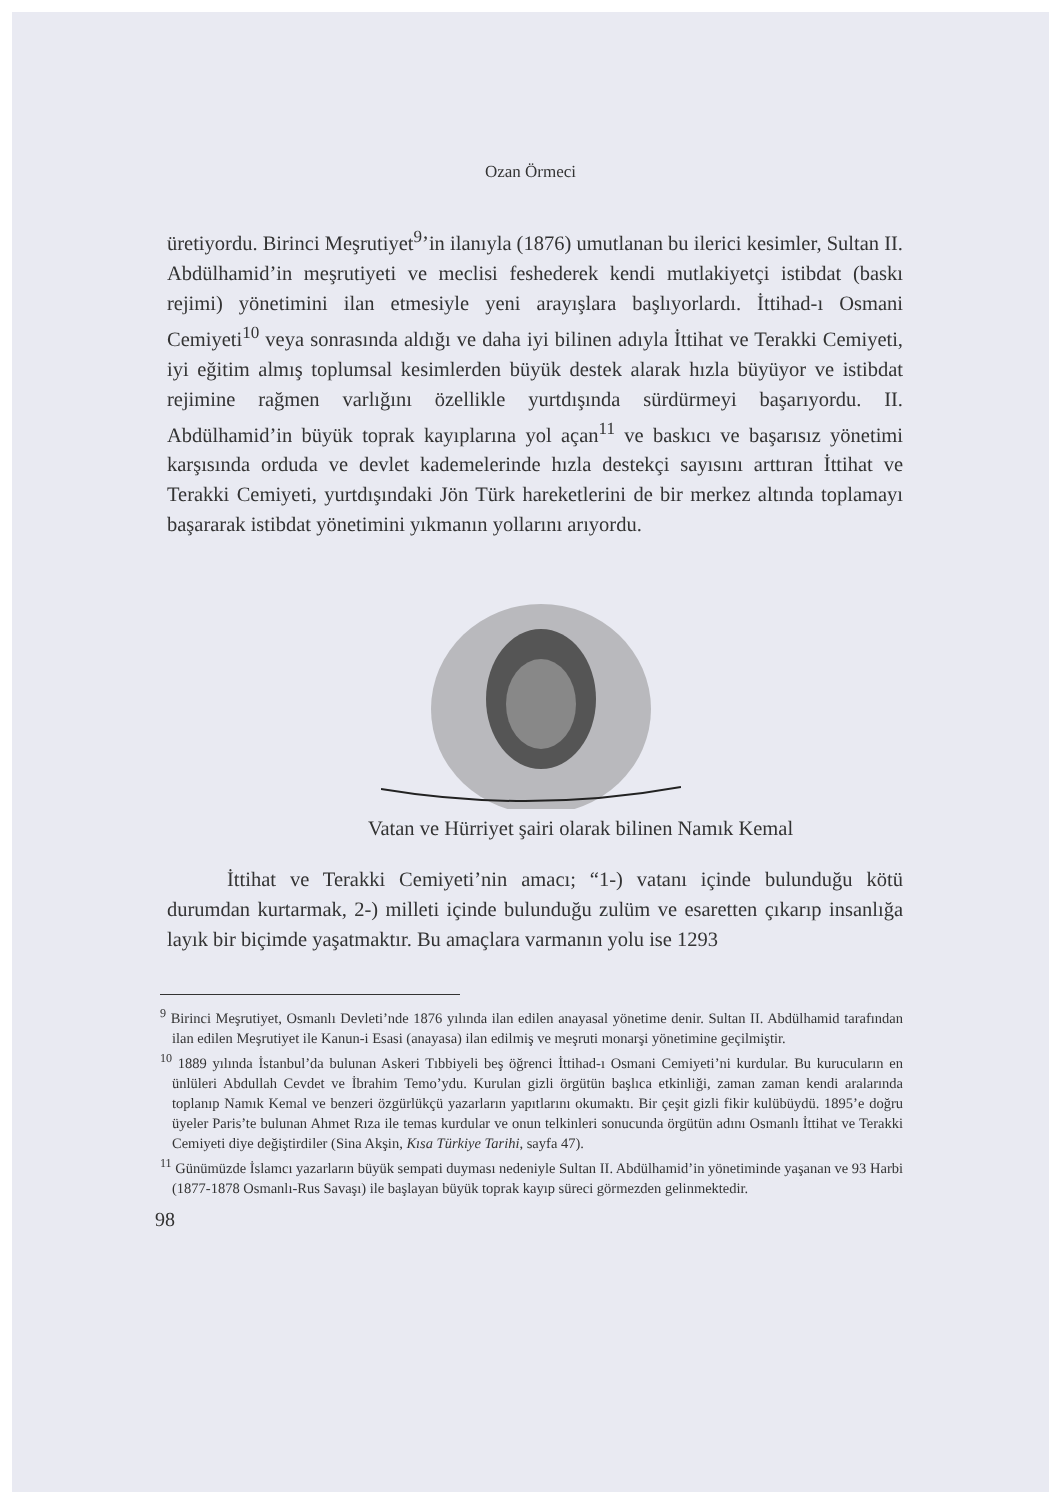Ozan Örmeci
üretiyordu. Birinci Meşrutiyet<sup>9</sup>’in ilanıyla (1876) umutlanan bu ilerici kesimler, Sultan II. Abdülhamid’in meşrutiyeti ve meclisi feshederek kendi mutlakiyetçi istibdat (baskı rejimi) yönetimini ilan etmesiyle yeni arayışlara başlıyorlardı. İttihad-ı Osmani Cemiyeti<sup>10</sup> veya sonrasında aldığı ve daha iyi bilinen adıyla İttihat ve Terakki Cemiyeti, iyi eğitim almış toplumsal kesimlerden büyük destek alarak hızla büyüyor ve istibdat rejimine rağmen varlığını özellikle yurtdışında sürdürmeyi başarıyordu. II. Abdülhamid’in büyük toprak kayıplarına yol açan<sup>11</sup> ve baskıcı ve başarısız yönetimi karşısında orduda ve devlet kademelerinde hızla destekçi sayısını arttıran İttihat ve Terakki Cemiyeti, yurtdışındaki Jön Türk hareketlerini de bir merkez altında toplamayı başararak istibdat yönetimini yıkmanın yollarını arıyordu.
Vatan ve Hürriyet şairi olarak bilinen Namık Kemal
İttihat ve Terakki Cemiyeti’nin amacı; “1-) vatanı içinde bulunduğu kötü durumdan kurtarmak, 2-) milleti içinde bulunduğu zulüm ve esaretten çıkarıp insanlığa layık bir biçimde yaşatmaktır. Bu amaçlara varmanın yolu ise 1293
<sup>9</sup> Birinci Meşrutiyet, Osmanlı Devleti’nde 1876 yılında ilan edilen anayasal yönetime denir. Sultan II. Abdülhamid tarafından ilan edilen Meşrutiyet ile Kanun-i Esasi (anayasa) ilan edilmiş ve meşruti monarşi yönetimine geçilmiştir.
<sup>10</sup> 1889 yılında İstanbul’da bulunan Askeri Tıbbiyeli beş öğrenci İttihad-ı Osmani Cemiyeti’ni kurdular. Bu kurucuların en ünlüleri Abdullah Cevdet ve İbrahim Temo’ydu. Kurulan gizli örgütün başlıca etkinliği, zaman zaman kendi aralarında toplanıp Namık Kemal ve benzeri özgürlükçü yazarların yapıtlarını okumaktı. Bir çeşit gizli fikir kulübüydü. 1895’e doğru üyeler Paris’te bulunan Ahmet Rıza ile temas kurdular ve onun telkinleri sonucunda örgütün adını Osmanlı İttihat ve Terakki Cemiyeti diye değiştirdiler (Sina Akşin, Kısa Türkiye Tarihi, sayfa 47).
<sup>11</sup> Günümüzde İslamcı yazarların büyük sempati duyması nedeniyle Sultan II. Abdülhamid’in yönetiminde yaşanan ve 93 Harbi (1877-1878 Osmanlı-Rus Savaşı) ile başlayan büyük toprak kayıp süreci görmezden gelinmektedir.
98